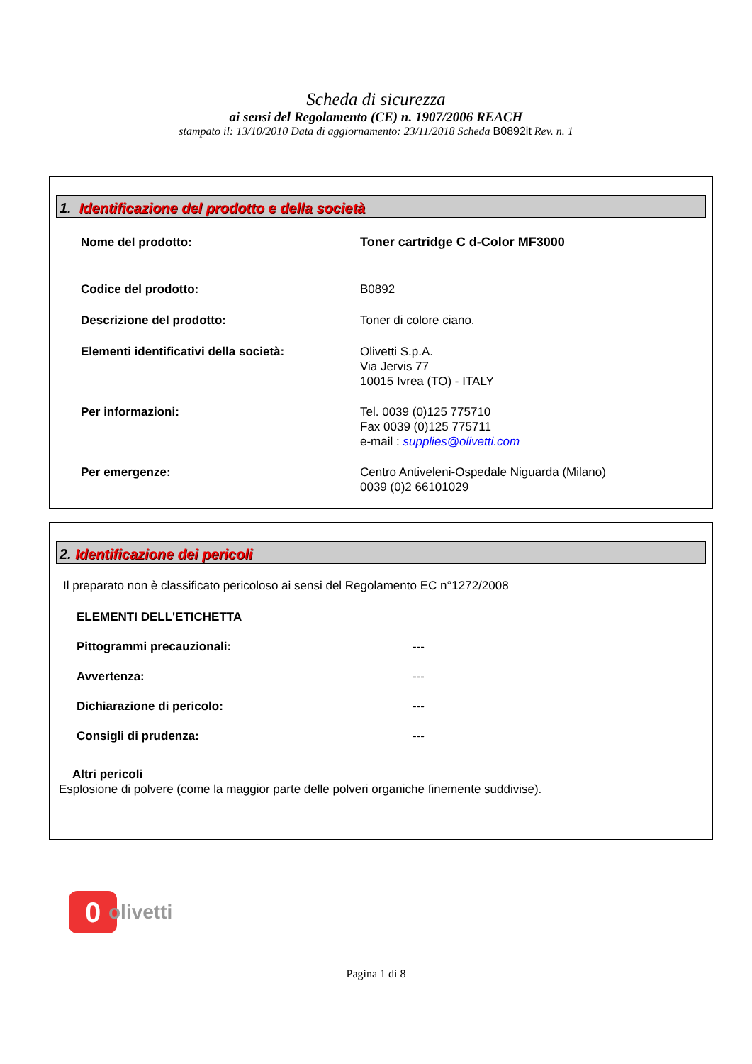Scheda di sicurezza
ai sensi del Regolamento (CE) n. 1907/2006 REACH
stampato il: 13/10/2010 Data di aggiornamento: 23/11/2018 Scheda B0892it Rev. n. 1
1. Identificazione del prodotto e della società
Nome del prodotto: Toner cartridge C d-Color MF3000
Codice del prodotto: B0892
Descrizione del prodotto: Toner di colore ciano.
Elementi identificativi della società: Olivetti S.p.A.
Via Jervis 77
10015 Ivrea (TO) - ITALY
Per informazioni: Tel. 0039 (0)125 775710
Fax 0039 (0)125 775711
e-mail : supplies@olivetti.com
Per emergenze: Centro Antiveleni-Ospedale Niguarda (Milano)
0039 (0)2 66101029
2. Identificazione dei pericoli
Il preparato non è classificato pericoloso ai sensi del Regolamento EC n°1272/2008
ELEMENTI DELL'ETICHETTA
Pittogrammi precauzionali: ---
Avvertenza: ---
Dichiarazione di pericolo: ---
Consigli di prudenza: ---
Altri pericoli
Esplosione di polvere (come la maggior parte delle polveri organiche finemente suddivise).
0
olivetti
Pagina 1 di 8